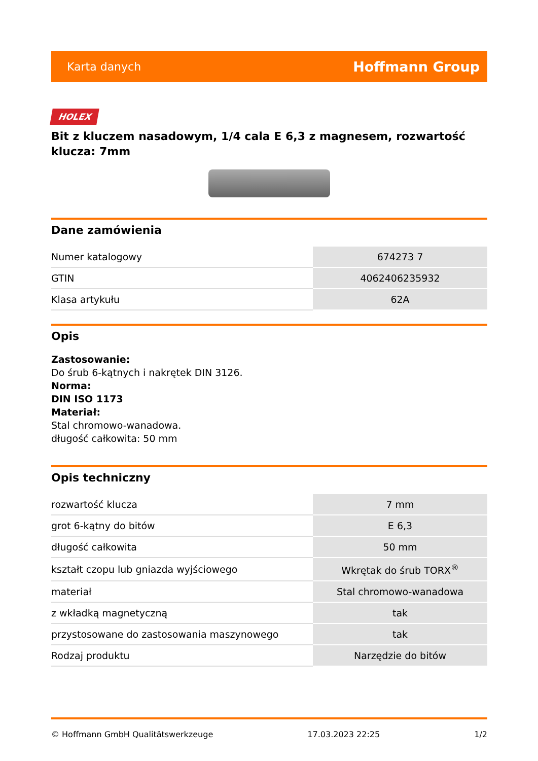Karta danych Hoffmann Group
HOLEX
Bit z kluczem nasadowym, 1/4 cala E 6,3 z magnesem, rozwartość klucza: 7mm
Dane zamówienia
| Numer katalogowy | 674273 7 |
| GTIN | 4062406235932 |
| Klasa artykułu | 62A |
Opis
Zastosowanie:
Do śrub 6-kątnych i nakrętek DIN 3126.
Norma:
DIN ISO 1173
Materiał:
Stal chromowo-wanadowa.
długość całkowita: 50 mm
Opis techniczny
| rozwartość klucza | 7 mm |
| grot 6-kątny do bitów | E 6,3 |
| długość całkowita | 50 mm |
| kształt czopu lub gniazda wyjściowego | Wkrętak do śrub TORX<sup>®</sup> |
| materiał | Stal chromowo-wanadowa |
| z wkładką magnetyczną | tak |
| przystosowane do zastosowania maszynowego | tak |
| Rodzaj produktu | Narzędzie do bitów |
© Hoffmann GmbH Qualitätswerkzeuge 17.03.2023 22:25 1/2